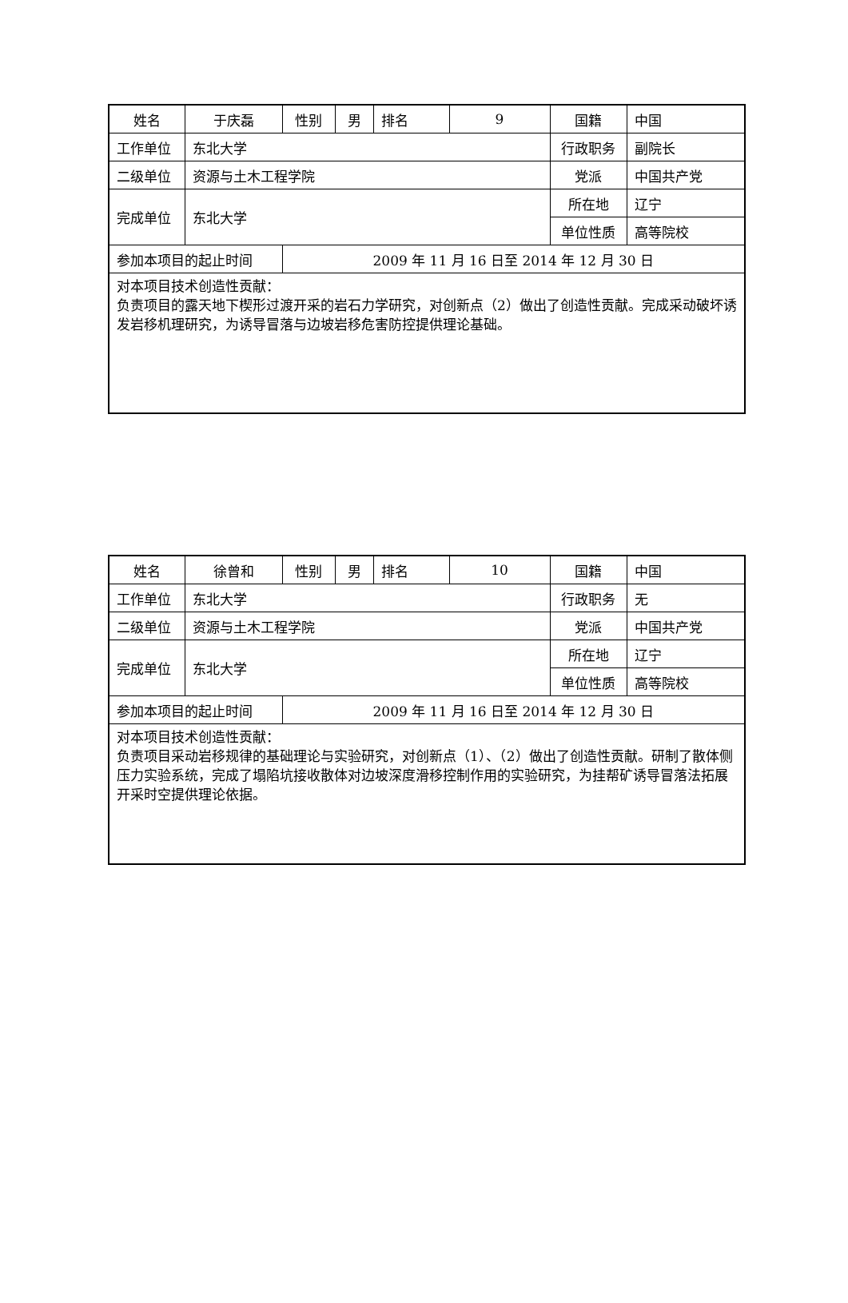| 姓名 | 于庆磊 | 性别 | 男 | 排名 | 9 | 国籍 | 中国 |
| 工作单位 | 东北大学 | | | | | 行政职务 | 副院长 |
| 二级单位 | 资源与土木工程学院 | | | | | 党派 | 中国共产党 |
| 完成单位 | 东北大学 | | | | | 所在地 | 辽宁 |
| | | | | | | 单位性质 | 高等院校 |
| 参加本项目的起止时间 | | 2009 年 11 月 16 日至 2014 年 12 月 30 日 | | | | | |
| 对本项目技术创造性贡献： 负责项目的露天地下楔形过渡开采的岩石力学研究，对创新点（2）做出了创造性贡献。完成采动破坏诱发岩移机理研究，为诱导冒落与边坡岩移危害防控提供理论基础。 | | | | | | | |
| 姓名 | 徐曾和 | 性别 | 男 | 排名 | 10 | 国籍 | 中国 |
| 工作单位 | 东北大学 | | | | | 行政职务 | 无 |
| 二级单位 | 资源与土木工程学院 | | | | | 党派 | 中国共产党 |
| 完成单位 | 东北大学 | | | | | 所在地 | 辽宁 |
| | | | | | | 单位性质 | 高等院校 |
| 参加本项目的起止时间 | | 2009 年 11 月 16 日至 2014 年 12 月 30 日 | | | | | |
| 对本项目技术创造性贡献： 负责项目采动岩移规律的基础理论与实验研究，对创新点（1）、（2）做出了创造性贡献。研制了散体侧压力实验系统，完成了塌陷坑接收散体对边坡深度滑移控制作用的实验研究，为挂帮矿诱导冒落法拓展开采时空提供理论依据。 | | | | | | | |